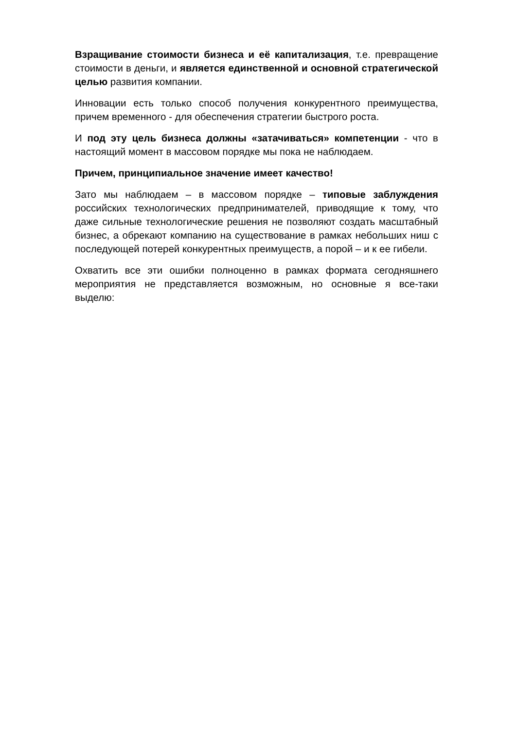Взращивание стоимости бизнеса и её капитализация, т.е. превращение стоимости в деньги, и является единственной и основной стратегической целью развития компании.
Инновации есть только способ получения конкурентного преимущества, причем временного - для обеспечения стратегии быстрого роста.
И под эту цель бизнеса должны «затачиваться» компетенции - что в настоящий момент в массовом порядке мы пока не наблюдаем.
Причем, принципиальное значение имеет качество!
Зато мы наблюдаем – в массовом порядке – типовые заблуждения российских технологических предпринимателей, приводящие к тому, что даже сильные технологические решения не позволяют создать масштабный бизнес, а обрекают компанию на существование в рамках небольших ниш с последующей потерей конкурентных преимуществ, а порой – и к ее гибели.
Охватить все эти ошибки полноценно в рамках формата сегодняшнего мероприятия не представляется возможным, но основные я все-таки выделю: